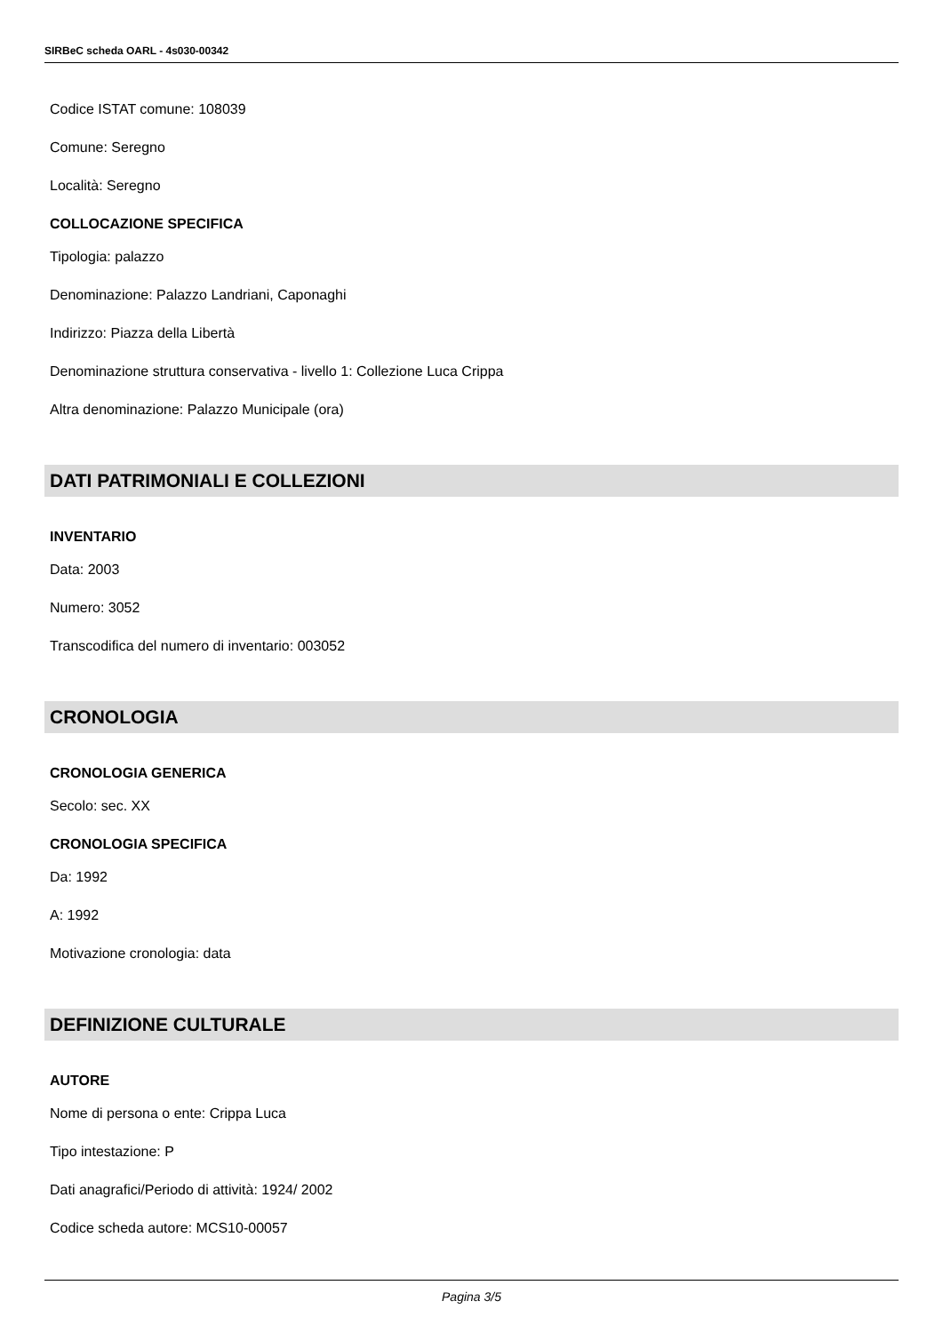SIRBeC scheda OARL - 4s030-00342
Codice ISTAT comune: 108039
Comune: Seregno
Località: Seregno
COLLOCAZIONE SPECIFICA
Tipologia: palazzo
Denominazione: Palazzo Landriani, Caponaghi
Indirizzo: Piazza della Libertà
Denominazione struttura conservativa - livello 1: Collezione Luca Crippa
Altra denominazione: Palazzo Municipale (ora)
DATI PATRIMONIALI E COLLEZIONI
INVENTARIO
Data: 2003
Numero: 3052
Transcodifica del numero di inventario: 003052
CRONOLOGIA
CRONOLOGIA GENERICA
Secolo: sec. XX
CRONOLOGIA SPECIFICA
Da: 1992
A: 1992
Motivazione cronologia: data
DEFINIZIONE CULTURALE
AUTORE
Nome di persona o ente: Crippa Luca
Tipo intestazione: P
Dati anagrafici/Periodo di attività: 1924/ 2002
Codice scheda autore: MCS10-00057
Pagina 3/5